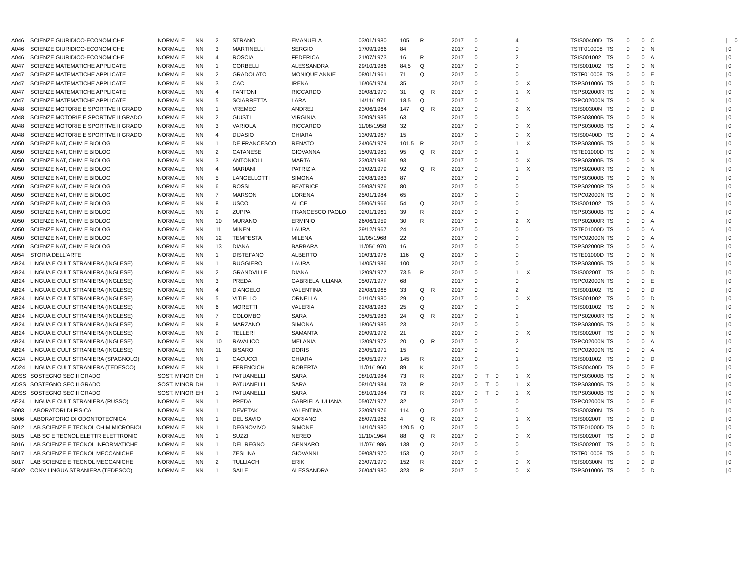| A046 | SCIENZE GIURIDICO-ECONOMICHE | NORMALE | NN | 2 | STRANO | EMANUELA | 03/01/1980 | 105 | R | | 2017 | 0 | | | 4 | | TSIS00400D | TS | 0 | 0 | C | / 0 |
| A046 | SCIENZE GIURIDICO-ECONOMICHE | NORMALE | NN | 3 | MARTINELLI | SERGIO | 17/09/1966 | 84 | | | 2017 | 0 | | | 0 | | TSTF010008 | TS | 0 | 0 | N | / 0 |
| A046 | SCIENZE GIURIDICO-ECONOMICHE | NORMALE | NN | 4 | ROSCIA | FEDERICA | 21/07/1973 | 16 | R | | 2017 | 0 | | | 2 | | TSIS001002 | TS | 0 | 0 | A | / 0 |
| A047 | SCIENZE MATEMATICHE APPLICATE | NORMALE | NN | 1 | CORBELLI | ALESSANDRA | 29/10/1986 | 84,5 | Q | | 2017 | 0 | | | 0 | | TSIS001002 | TS | 0 | 0 | N | / 0 |
| A047 | SCIENZE MATEMATICHE APPLICATE | NORMALE | NN | 2 | GRADOLATO | MONIQUE ANNIE | 08/01/1961 | 71 | Q | | 2017 | 0 | | | 0 | | TSTF010008 | TS | 0 | 0 | E | / 0 |
| A047 | SCIENZE MATEMATICHE APPLICATE | NORMALE | NN | 3 | CAC | IRENA | 16/06/1974 | 35 | | | 2017 | 0 | | | 0 | X | TSPS010006 | TS | 0 | 0 | D | / 0 |
| A047 | SCIENZE MATEMATICHE APPLICATE | NORMALE | NN | 4 | FANTONI | RICCARDO | 30/08/1970 | 31 | Q | R | 2017 | 0 | | | 1 | X | TSPS02000R | TS | 0 | 0 | N | / 0 |
| A047 | SCIENZE MATEMATICHE APPLICATE | NORMALE | NN | 5 | SCIARRETTA | LARA | 14/11/1971 | 18,5 | Q | | 2017 | 0 | | | 0 | | TSPC02000N | TS | 0 | 0 | N | / 0 |
| A048 | SCIENZE MOTORIE E SPORTIVE II GRADO | NORMALE | NN | 1 | VREMEC | ANDREJ | 23/06/1964 | 147 | Q | R | 2017 | 0 | | | 2 | X | TSIS00300N | TS | 0 | 0 | D | / 0 |
| A048 | SCIENZE MOTORIE E SPORTIVE II GRADO | NORMALE | NN | 2 | GIUSTI | VIRGINIA | 30/09/1985 | 63 | | | 2017 | 0 | | | 0 | | TSPS03000B | TS | 0 | 0 | N | / 0 |
| A048 | SCIENZE MOTORIE E SPORTIVE II GRADO | NORMALE | NN | 3 | VARIOLA | RICCARDO | 11/08/1958 | 32 | | | 2017 | 0 | | | 0 | X | TSPS03000B | TS | 0 | 0 | A | / 0 |
| A048 | SCIENZE MOTORIE E SPORTIVE II GRADO | NORMALE | NN | 4 | DIJASIO | CHIARA | 13/09/1967 | 15 | | | 2017 | 0 | | | 0 | X | TSIS00400D | TS | 0 | 0 | A | / 0 |
| A050 | SCIENZE NAT, CHIM E BIOLOG | NORMALE | NN | 1 | DE FRANCESCO | RENATO | 24/06/1979 | 101,5 | R | | 2017 | 0 | | | 1 | X | TSPS03000B | TS | 0 | 0 | N | / 0 |
| A050 | SCIENZE NAT, CHIM E BIOLOG | NORMALE | NN | 2 | CATANESE | GIOVANNA | 15/09/1981 | 95 | Q | R | 2017 | 0 | | | 1 | | TSTE01000D | TS | 0 | 0 | N | / 0 |
| A050 | SCIENZE NAT, CHIM E BIOLOG | NORMALE | NN | 3 | ANTONIOLI | MARTA | 23/03/1986 | 93 | | | 2017 | 0 | | | 0 | X | TSPS03000B | TS | 0 | 0 | N | / 0 |
| A050 | SCIENZE NAT, CHIM E BIOLOG | NORMALE | NN | 4 | MARIANI | PATRIZIA | 01/02/1979 | 92 | Q | R | 2017 | 0 | | | 1 | X | TSPS02000R | TS | 0 | 0 | N | / 0 |
| A050 | SCIENZE NAT, CHIM E BIOLOG | NORMALE | NN | 5 | LANGELLOTTI | SIMONA | 02/08/1983 | 87 | | | 2017 | 0 | | | 0 | | TSPS03000B | TS | 0 | 0 | N | / 0 |
| A050 | SCIENZE NAT, CHIM E BIOLOG | NORMALE | NN | 6 | ROSSI | BEATRICE | 05/08/1976 | 80 | | | 2017 | 0 | | | 0 | | TSPS02000R | TS | 0 | 0 | N | / 0 |
| A050 | SCIENZE NAT, CHIM E BIOLOG | NORMALE | NN | 7 | MARSON | LORENA | 25/01/1984 | 65 | | | 2017 | 0 | | | 0 | | TSPC02000N | TS | 0 | 0 | N | / 0 |
| A050 | SCIENZE NAT, CHIM E BIOLOG | NORMALE | NN | 8 | USCO | ALICE | 05/06/1966 | 54 | Q | | 2017 | 0 | | | 0 | | TSIS001002 | TS | 0 | 0 | A | / 0 |
| A050 | SCIENZE NAT, CHIM E BIOLOG | NORMALE | NN | 9 | ZUPPA | FRANCESCO PAOLO | 02/01/1961 | 39 | R | | 2017 | 0 | | | 0 | | TSPS03000B | TS | 0 | 0 | A | / 0 |
| A050 | SCIENZE NAT, CHIM E BIOLOG | NORMALE | NN | 10 | MURANO | ERMINIO | 26/06/1959 | 30 | R | | 2017 | 0 | | | 2 | X | TSPS02000R | TS | 0 | 0 | A | / 0 |
| A050 | SCIENZE NAT, CHIM E BIOLOG | NORMALE | NN | 11 | MINEN | LAURA | 29/12/1967 | 24 | | | 2017 | 0 | | | 0 | | TSTE01000D | TS | 0 | 0 | A | / 0 |
| A050 | SCIENZE NAT, CHIM E BIOLOG | NORMALE | NN | 12 | TEMPESTA | MILENA | 11/05/1968 | 22 | | | 2017 | 0 | | | 0 | | TSPC02000N | TS | 0 | 0 | A | / 0 |
| A050 | SCIENZE NAT, CHIM E BIOLOG | NORMALE | NN | 13 | DIANA | BARBARA | 11/05/1970 | 16 | | | 2017 | 0 | | | 0 | | TSPS02000R | TS | 0 | 0 | A | / 0 |
| A054 | STORIA DELL'ARTE | NORMALE | NN | 1 | DISTEFANO | ALBERTO | 10/03/1978 | 116 | Q | | 2017 | 0 | | | 0 | | TSTE01000D | TS | 0 | 0 | N | / 0 |
| AB24 | LINGUA E CULT STRANIERA (INGLESE) | NORMALE | NN | 1 | RUGGIERO | LAURA | 14/05/1986 | 100 | | | 2017 | 0 | | | 0 | | TSPS03000B | TS | 0 | 0 | N | / 0 |
| AB24 | LINGUA E CULT STRANIERA (INGLESE) | NORMALE | NN | 2 | GRANDVILLE | DIANA | 12/09/1977 | 73,5 | R | | 2017 | 0 | | | 1 | X | TSIS00200T | TS | 0 | 0 | D | / 0 |
| AB24 | LINGUA E CULT STRANIERA (INGLESE) | NORMALE | NN | 3 | PREDA | GABRIELA IULIANA | 05/07/1977 | 68 | | | 2017 | 0 | | | 0 | | TSPC02000N | TS | 0 | 0 | E | / 0 |
| AB24 | LINGUA E CULT STRANIERA (INGLESE) | NORMALE | NN | 4 | D'ANGELO | VALENTINA | 22/08/1968 | 33 | Q | R | 2017 | 0 | | | 2 | | TSIS001002 | TS | 0 | 0 | D | / 0 |
| AB24 | LINGUA E CULT STRANIERA (INGLESE) | NORMALE | NN | 5 | VITIELLO | ORNELLA | 01/10/1980 | 29 | Q | | 2017 | 0 | | | 0 | X | TSIS001002 | TS | 0 | 0 | D | / 0 |
| AB24 | LINGUA E CULT STRANIERA (INGLESE) | NORMALE | NN | 6 | MORETTI | VALERIA | 22/08/1983 | 25 | Q | | 2017 | 0 | | | 0 | | TSIS001002 | TS | 0 | 0 | N | / 0 |
| AB24 | LINGUA E CULT STRANIERA (INGLESE) | NORMALE | NN | 7 | COLOMBO | SARA | 05/05/1983 | 24 | Q | R | 2017 | 0 | | | 1 | | TSPS02000R | TS | 0 | 0 | N | / 0 |
| AB24 | LINGUA E CULT STRANIERA (INGLESE) | NORMALE | NN | 8 | MARZANO | SIMONA | 18/06/1985 | 23 | | | 2017 | 0 | | | 0 | | TSPS03000B | TS | 0 | 0 | N | / 0 |
| AB24 | LINGUA E CULT STRANIERA (INGLESE) | NORMALE | NN | 9 | TELLERI | SAMANTA | 20/09/1972 | 21 | | | 2017 | 0 | | | 0 | X | TSIS00200T | TS | 0 | 0 | N | / 0 |
| AB24 | LINGUA E CULT STRANIERA (INGLESE) | NORMALE | NN | 10 | RAVALICO | MELANIA | 13/09/1972 | 20 | Q | R | 2017 | 0 | | | 2 | | TSPC02000N | TS | 0 | 0 | A | / 0 |
| AB24 | LINGUA E CULT STRANIERA (INGLESE) | NORMALE | NN | 11 | BISARO | DORIS | 23/05/1971 | 15 | | | 2017 | 0 | | | 0 | | TSPC02000N | TS | 0 | 0 | A | / 0 |
| AC24 | LINGUA E CULT STRANIERA (SPAGNOLO) | NORMALE | NN | 1 | CACUCCI | CHIARA | 08/05/1977 | 145 | R | | 2017 | 0 | | | 1 | | TSIS001002 | TS | 0 | 0 | D | / 0 |
| AD24 | LINGUA E CULT STRANIERA (TEDESCO) | NORMALE | NN | 1 | FERENCICH | ROBERTA | 11/01/1960 | 89 | K | | 2017 | 0 | | | 0 | | TSIS00400D | TS | 0 | 0 | E | / 0 |
| ADSS | SOSTEGNO SEC.II GRADO | SOST. MINOR | CH | 1 | PATUANELLI | SARA | 08/10/1984 | 73 | R | | 2017 | 0 | T | 0 | 1 | X | TSPS03000B | TS | 0 | 0 | N | / 0 |
| ADSS | SOSTEGNO SEC.II GRADO | SOST. MINOR | DH | 1 | PATUANELLI | SARA | 08/10/1984 | 73 | R | | 2017 | 0 | T | 0 | 1 | X | TSPS03000B | TS | 0 | 0 | N | / 0 |
| ADSS | SOSTEGNO SEC.II GRADO | SOST. MINOR | EH | 1 | PATUANELLI | SARA | 08/10/1984 | 73 | R | | 2017 | 0 | T | 0 | 1 | X | TSPS03000B | TS | 0 | 0 | N | / 0 |
| AE24 | LINGUA E CULT STRANIERA (RUSSO) | NORMALE | NN | 1 | PREDA | GABRIELA IULIANA | 05/07/1977 | 32 | | | 2017 | 0 | | | 0 | | TSPC02000N | TS | 0 | 0 | E | / 0 |
| B003 | LABORATORI DI FISICA | NORMALE | NN | 1 | DEVETAK | VALENTINA | 23/09/1976 | 114 | Q | | 2017 | 0 | | | 0 | | TSIS00300N | TS | 0 | 0 | D | / 0 |
| B006 | LABORATORIO DI ODONTOTECNICA | NORMALE | NN | 1 | DEL SAVIO | ADRIANO | 28/07/1962 | 4 | Q | R | 2017 | 0 | | | 1 | X | TSIS00200T | TS | 0 | 0 | D | / 0 |
| B012 | LAB SCIENZE E TECNOL CHIM MICROBIOL | NORMALE | NN | 1 | DEGNOVIVO | SIMONE | 14/10/1980 | 120,5 | Q | | 2017 | 0 | | | 0 | | TSTE01000D | TS | 0 | 0 | D | / 0 |
| B015 | LAB SC E TECNOL ELETTR ELETTRONIC | NORMALE | NN | 1 | SUZZI | NEREO | 11/10/1964 | 88 | Q | R | 2017 | 0 | | | 0 | X | TSIS00200T | TS | 0 | 0 | D | / 0 |
| B016 | LAB SCIENZE E TECNOL INFORMATICHE | NORMALE | NN | 1 | DEL REGNO | GENNARO | 11/07/1986 | 138 | Q | | 2017 | 0 | | | 0 | | TSIS00200T | TS | 0 | 0 | D | / 0 |
| B017 | LAB SCIENZE E TECNOL MECCANICHE | NORMALE | NN | 1 | ZESLINA | GIOVANNI | 09/08/1970 | 153 | Q | | 2017 | 0 | | | 0 | | TSTF010008 | TS | 0 | 0 | D | / 0 |
| B017 | LAB SCIENZE E TECNOL MECCANICHE | NORMALE | NN | 2 | TULLIACH | ERIK | 23/07/1970 | 152 | R | | 2017 | 0 | | | 0 | X | TSIS00300N | TS | 0 | 0 | D | / 0 |
| BD02 | CONV LINGUA STRANIERA (TEDESCO) | NORMALE | NN | 1 | SAILE | ALESSANDRA | 26/04/1980 | 323 | R | | 2017 | 0 | | | 0 | X | TSPS010006 | TS | 0 | 0 | D | / 0 |